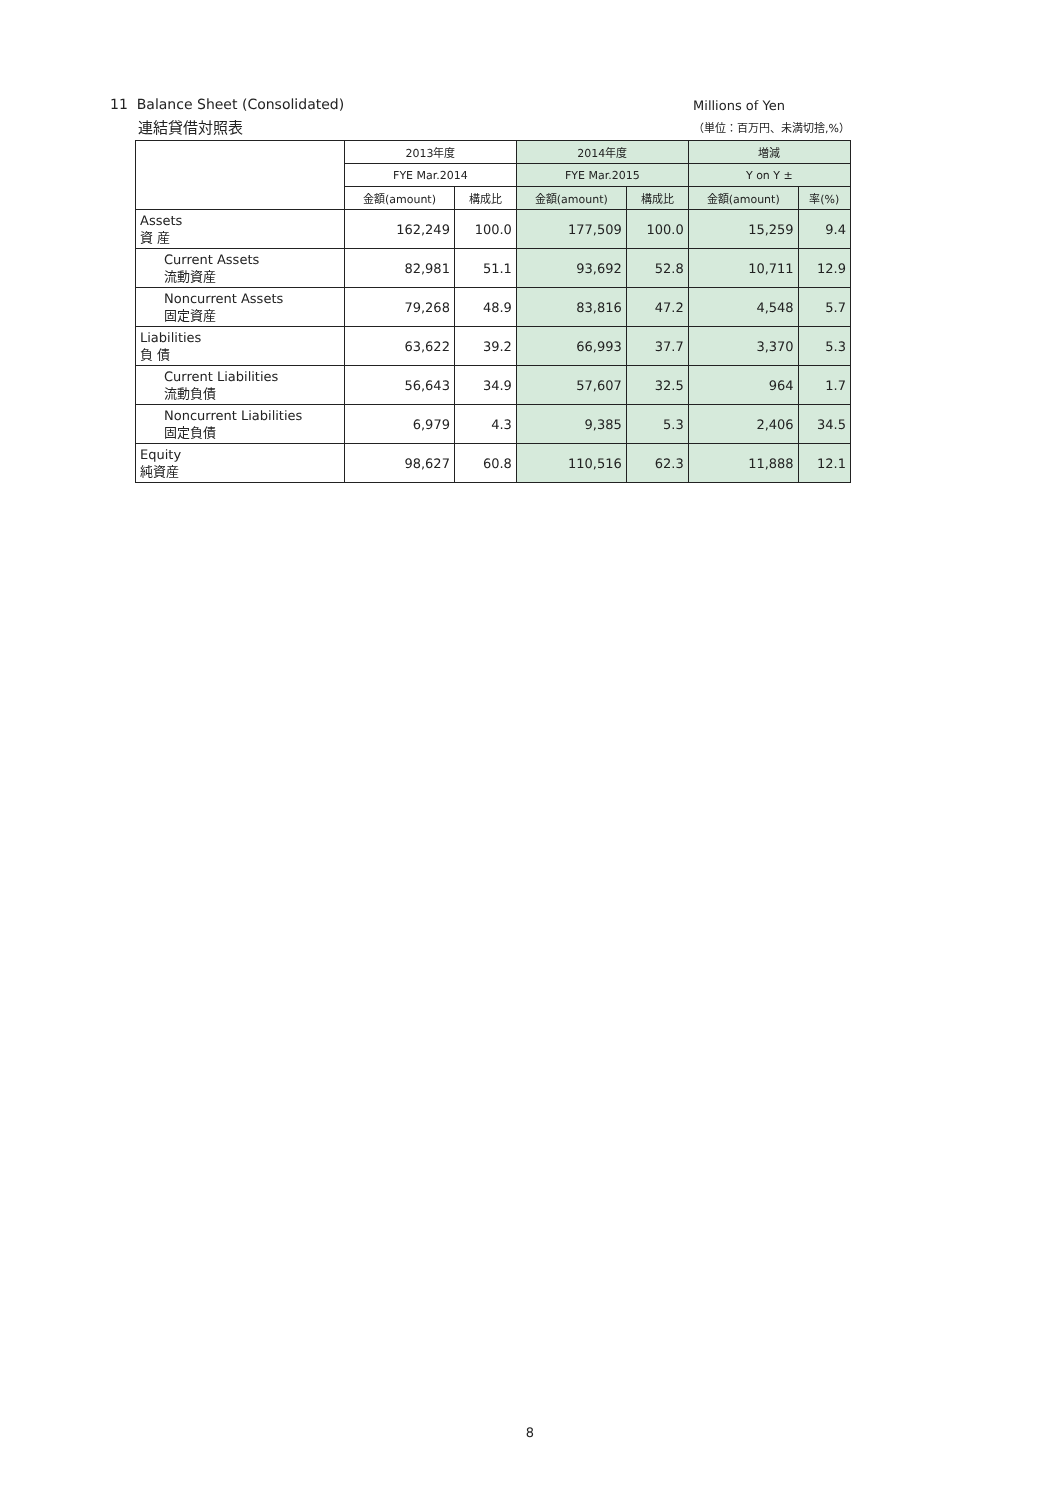11 Balance Sheet (Consolidated)
連結貸借対照表
Millions of Yen
（単位：百万円、未満切捨,%）
| | 2013年度 | | 2014年度 | | 増減 | |
| --- | --- | --- | --- | --- | --- | --- |
| | FYE Mar.2014 | | FYE Mar.2015 | | Y on Y ± | |
| | 金額(amount) | 構成比 | 金額(amount) | 構成比 | 金額(amount) | 率(%) |
| Assets 資 産 | 162,249 | 100.0 | 177,509 | 100.0 | 15,259 | 9.4 |
| Current Assets 流動資産 | 82,981 | 51.1 | 93,692 | 52.8 | 10,711 | 12.9 |
| Noncurrent Assets 固定資産 | 79,268 | 48.9 | 83,816 | 47.2 | 4,548 | 5.7 |
| Liabilities 負 債 | 63,622 | 39.2 | 66,993 | 37.7 | 3,370 | 5.3 |
| Current Liabilities 流動負債 | 56,643 | 34.9 | 57,607 | 32.5 | 964 | 1.7 |
| Noncurrent Liabilities 固定負債 | 6,979 | 4.3 | 9,385 | 5.3 | 2,406 | 34.5 |
| Equity 純資産 | 98,627 | 60.8 | 110,516 | 62.3 | 11,888 | 12.1 |
8